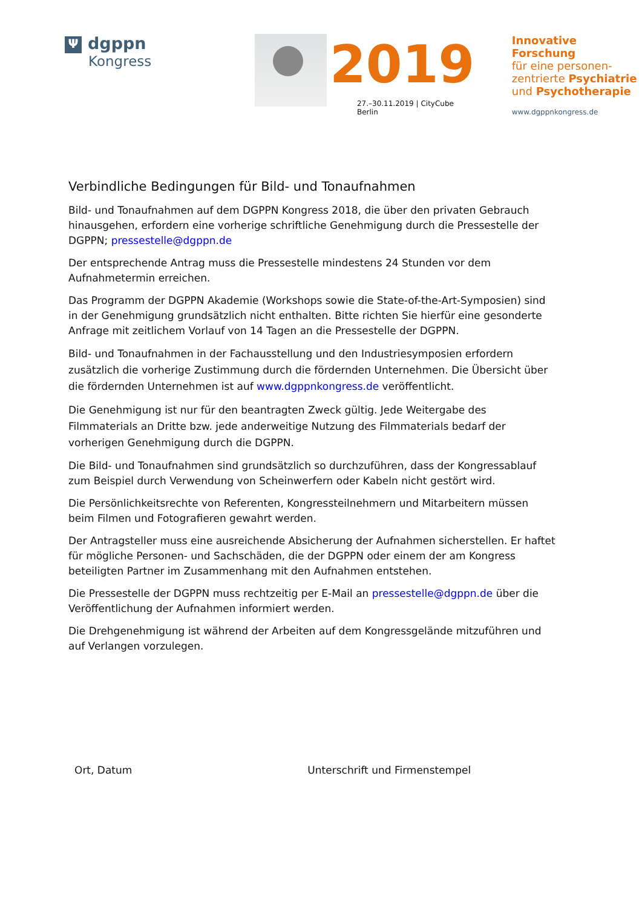Ψdgppn
Kongress
2019
27.–30.11.2019 | CityCube Berlin
Innovative Forschung
für eine personen-
zentrierte Psychiatrie
und Psychotherapie
www.dgppnkongress.de
Verbindliche Bedingungen für Bild- und Tonaufnahmen
Bild- und Tonaufnahmen auf dem DGPPN Kongress 2018, die über den privaten Gebrauch hinausgehen, erfordern eine vorherige schriftliche Genehmigung durch die Pressestelle der DGPPN; pressestelle@dgppn.de
Der entsprechende Antrag muss die Pressestelle mindestens 24 Stunden vor dem Aufnahmetermin erreichen.
Das Programm der DGPPN Akademie (Workshops sowie die State-of-the-Art-Symposien) sind in der Genehmigung grundsätzlich nicht enthalten. Bitte richten Sie hierfür eine gesonderte Anfrage mit zeitlichem Vorlauf von 14 Tagen an die Pressestelle der DGPPN.
Bild- und Tonaufnahmen in der Fachausstellung und den Industriesymposien erfordern zusätzlich die vorherige Zustimmung durch die fördernden Unternehmen. Die Übersicht über die fördernden Unternehmen ist auf www.dgppnkongress.de veröffentlicht.
Die Genehmigung ist nur für den beantragten Zweck gültig. Jede Weitergabe des Filmmaterials an Dritte bzw. jede anderweitige Nutzung des Filmmaterials bedarf der vorherigen Genehmigung durch die DGPPN.
Die Bild- und Tonaufnahmen sind grundsätzlich so durchzuführen, dass der Kongressablauf zum Beispiel durch Verwendung von Scheinwerfern oder Kabeln nicht gestört wird.
Die Persönlichkeitsrechte von Referenten, Kongressteilnehmern und Mitarbeitern müssen beim Filmen und Fotografieren gewahrt werden.
Der Antragsteller muss eine ausreichende Absicherung der Aufnahmen sicherstellen. Er haftet für mögliche Personen- und Sachschäden, die der DGPPN oder einem der am Kongress beteiligten Partner im Zusammenhang mit den Aufnahmen entstehen.
Die Pressestelle der DGPPN muss rechtzeitig per E-Mail an pressestelle@dgppn.de über die Veröffentlichung der Aufnahmen informiert werden.
Die Drehgenehmigung ist während der Arbeiten auf dem Kongressgelände mitzuführen und auf Verlangen vorzulegen.
Ort, Datum Unterschrift und Firmenstempel